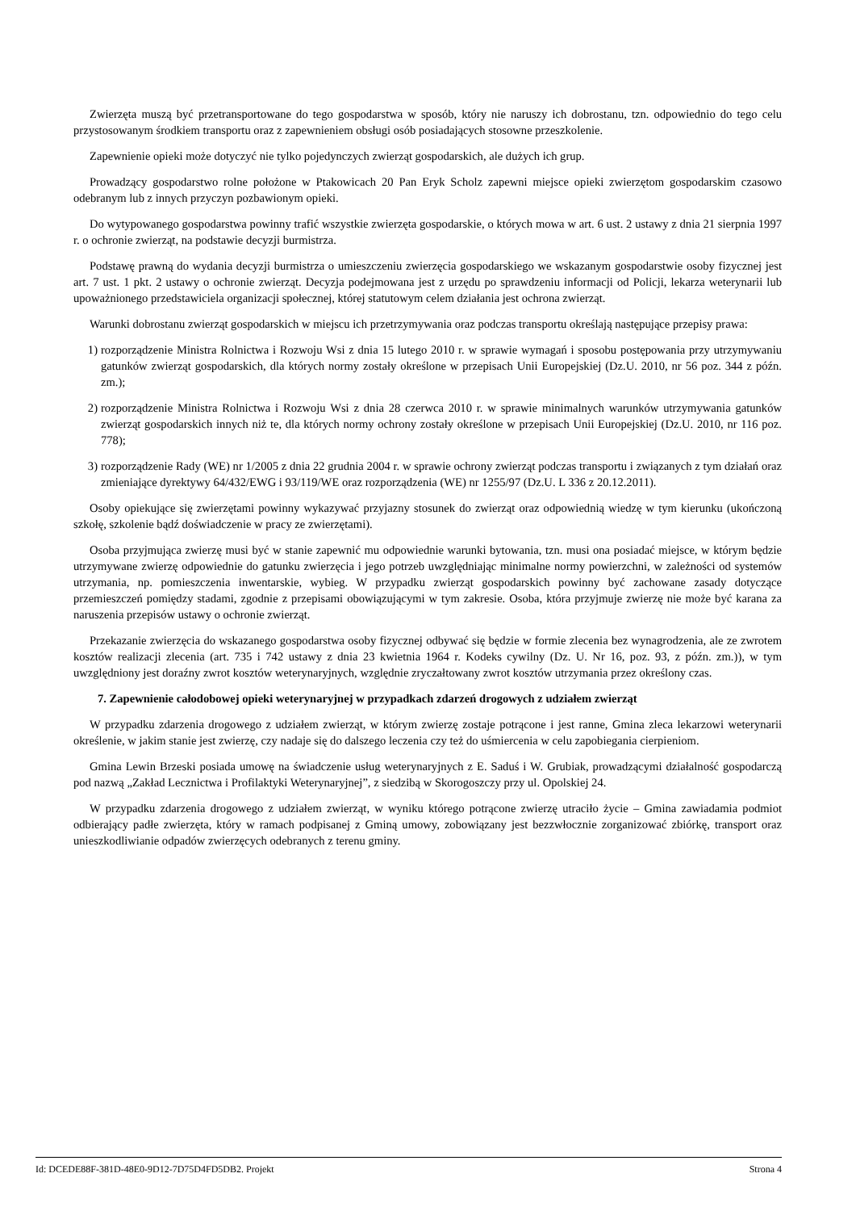Zwierzęta muszą być przetransportowane do tego gospodarstwa w sposób, który nie naruszy ich dobrostanu, tzn. odpowiednio do tego celu przystosowanym środkiem transportu oraz z zapewnieniem obsługi osób posiadających stosowne przeszkolenie.
Zapewnienie opieki może dotyczyć nie tylko pojedynczych zwierząt gospodarskich, ale dużych ich grup.
Prowadzący gospodarstwo rolne położone w Ptakowicach 20 Pan Eryk Scholz zapewni miejsce opieki zwierzętom gospodarskim czasowo odebranym lub z innych przyczyn pozbawionym opieki.
Do wytypowanego gospodarstwa powinny trafić wszystkie zwierzęta gospodarskie, o których mowa w art. 6 ust. 2 ustawy z dnia 21 sierpnia 1997 r. o ochronie zwierząt, na podstawie decyzji burmistrza.
Podstawę prawną do wydania decyzji burmistrza o umieszczeniu zwierzęcia gospodarskiego we wskazanym gospodarstwie osoby fizycznej jest art. 7 ust. 1 pkt. 2 ustawy o ochronie zwierząt. Decyzja podejmowana jest z urzędu po sprawdzeniu informacji od Policji, lekarza weterynarii lub upoważnionego przedstawiciela organizacji społecznej, której statutowym celem działania jest ochrona zwierząt.
Warunki dobrostanu zwierząt gospodarskich w miejscu ich przetrzymywania oraz podczas transportu określają następujące przepisy prawa:
1) rozporządzenie Ministra Rolnictwa i Rozwoju Wsi z dnia 15 lutego 2010 r. w sprawie wymagań i sposobu postępowania przy utrzymywaniu gatunków zwierząt gospodarskich, dla których normy zostały określone w przepisach Unii Europejskiej (Dz.U. 2010, nr 56 poz. 344 z późn. zm.);
2) rozporządzenie Ministra Rolnictwa i Rozwoju Wsi z dnia 28 czerwca 2010 r. w sprawie minimalnych warunków utrzymywania gatunków zwierząt gospodarskich innych niż te, dla których normy ochrony zostały określone w przepisach Unii Europejskiej (Dz.U. 2010, nr 116 poz. 778);
3) rozporządzenie Rady (WE) nr 1/2005 z dnia 22 grudnia 2004 r. w sprawie ochrony zwierząt podczas transportu i związanych z tym działań oraz zmieniające dyrektywy 64/432/EWG i 93/119/WE oraz rozporządzenia (WE) nr 1255/97 (Dz.U. L 336 z 20.12.2011).
Osoby opiekujące się zwierzętami powinny wykazywać przyjazny stosunek do zwierząt oraz odpowiednią wiedzę w tym kierunku (ukończoną szkołę, szkolenie bądź doświadczenie w pracy ze zwierzętami).
Osoba przyjmująca zwierzę musi być w stanie zapewnić mu odpowiednie warunki bytowania, tzn. musi ona posiadać miejsce, w którym będzie utrzymywane zwierzę odpowiednie do gatunku zwierzęcia i jego potrzeb uwzględniając minimalne normy powierzchni, w zależności od systemów utrzymania, np. pomieszczenia inwentarskie, wybieg. W przypadku zwierząt gospodarskich powinny być zachowane zasady dotyczące przemieszczeń pomiędzy stadami, zgodnie z przepisami obowiązującymi w tym zakresie. Osoba, która przyjmuje zwierzę nie może być karana za naruszenia przepisów ustawy o ochronie zwierząt.
Przekazanie zwierzęcia do wskazanego gospodarstwa osoby fizycznej odbywać się będzie w formie zlecenia bez wynagrodzenia, ale ze zwrotem kosztów realizacji zlecenia (art. 735 i 742 ustawy z dnia 23 kwietnia 1964 r. Kodeks cywilny (Dz. U. Nr 16, poz. 93, z późn. zm.)), w tym uwzględniony jest doraźny zwrot kosztów weterynaryjnych, względnie zryczałtowany zwrot kosztów utrzymania przez określony czas.
7. Zapewnienie całodobowej opieki weterynaryjnej w przypadkach zdarzeń drogowych z udziałem zwierząt
W przypadku zdarzenia drogowego z udziałem zwierząt, w którym zwierzę zostaje potrącone i jest ranne, Gmina zleca lekarzowi weterynarii określenie, w jakim stanie jest zwierzę, czy nadaje się do dalszego leczenia czy też do uśmiercenia w celu zapobiegania cierpieniom.
Gmina Lewin Brzeski posiada umowę na świadczenie usług weterynaryjnych z E. Saduś i W. Grubiak, prowadzącymi działalność gospodarczą pod nazwą „Zakład Lecznictwa i Profilaktyki Weterynaryjnej”, z siedzibą w Skorogoszczy przy ul. Opolskiej 24.
W przypadku zdarzenia drogowego z udziałem zwierząt, w wyniku którego potrącone zwierzę utraciło życie – Gmina zawiadamia podmiot odbierający padłe zwierzęta, który w ramach podpisanej z Gminą umowy, zobowiązany jest bezzwłocznie zorganizować zbiórkę, transport oraz unieszkodliwianie odpadów zwierzęcych odebranych z terenu gminy.
Id: DCEDE88F-381D-48E0-9D12-7D75D4FD5DB2. Projekt Strona 4